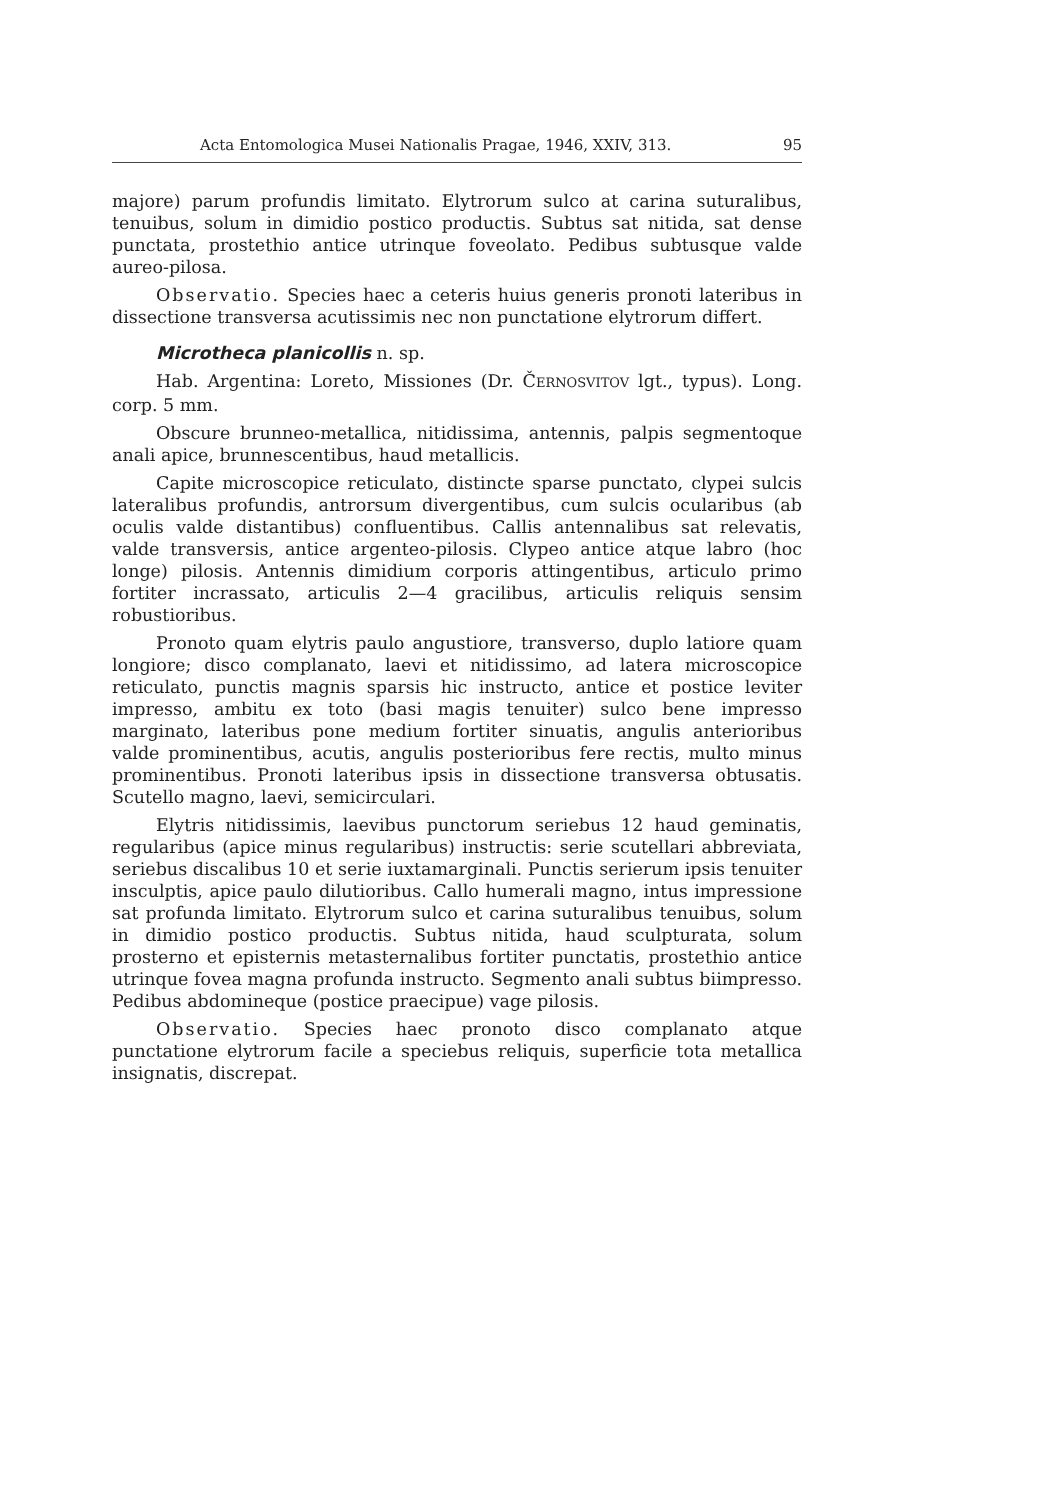Acta Entomologica Musei Nationalis Pragae, 1946, XXIV, 313. 95
majore) parum profundis limitato. Elytrorum sulco at carina suturalibus, tenuibus, solum in dimidio postico productis. Subtus sat nitida, sat dense punctata, prostethio antice utrinque foveolato. Pedibus subtusque valde aureo-pilosa.
Observatio. Species haec a ceteris huius generis pronoti lateribus in dissectione transversa acutissimis nec non punctatione elytrorum differt.
Microtheca planicollis n. sp.
Hab. Argentina: Loreto, Missiones (Dr. ČERNOSVITOV lgt., typus). Long. corp. 5 mm.
Obscure brunneo-metallica, nitidissima, antennis, palpis segmentoque anali apice, brunnescentibus, haud metallicis.
Capite microscopice reticulato, distincte sparse punctato, clypei sulcis lateralibus profundis, antrorsum divergentibus, cum sulcis ocularibus (ab oculis valde distantibus) confluentibus. Callis antennalibus sat relevatis, valde transversis, antice argenteo-pilosis. Clypeo antice atque labro (hoc longe) pilosis. Antennis dimidium corporis attingentibus, articulo primo fortiter incrassato, articulis 2—4 gracilibus, articulis reliquis sensim robustioribus.
Pronoto quam elytris paulo angustiore, transverso, duplo latiore quam longiore; disco complanato, laevi et nitidissimo, ad latera microscopice reticulato, punctis magnis sparsis hic instructo, antice et postice leviter impresso, ambitu ex toto (basi magis tenuiter) sulco bene impresso marginato, lateribus pone medium fortiter sinuatis, angulis anterioribus valde prominentibus, acutis, angulis posterioribus fere rectis, multo minus prominentibus. Pronoti lateribus ipsis in dissectione transversa obtusatis. Scutello magno, laevi, semicirculari.
Elytris nitidissimis, laevibus punctorum seriebus 12 haud geminatis, regularibus (apice minus regularibus) instructis: serie scutellari abbreviata, seriebus discalibus 10 et serie iuxtamarginali. Punctis serierum ipsis tenuiter insculptis, apice paulo dilutioribus. Callo humerali magno, intus impressione sat profunda limitato. Elytrorum sulco et carina suturalibus tenuibus, solum in dimidio postico productis. Subtus nitida, haud sculpturata, solum prosterno et episternis metasternalibus fortiter punctatis, prostethio antice utrinque fovea magna profunda instructo. Segmento anali subtus biimpresso. Pedibus abdomineque (postice praecipue) vage pilosis.
Observatio. Species haec pronoto disco complanato atque punctatione elytrorum facile a speciebus reliquis, superficie tota metallica insignatis, discrepat.